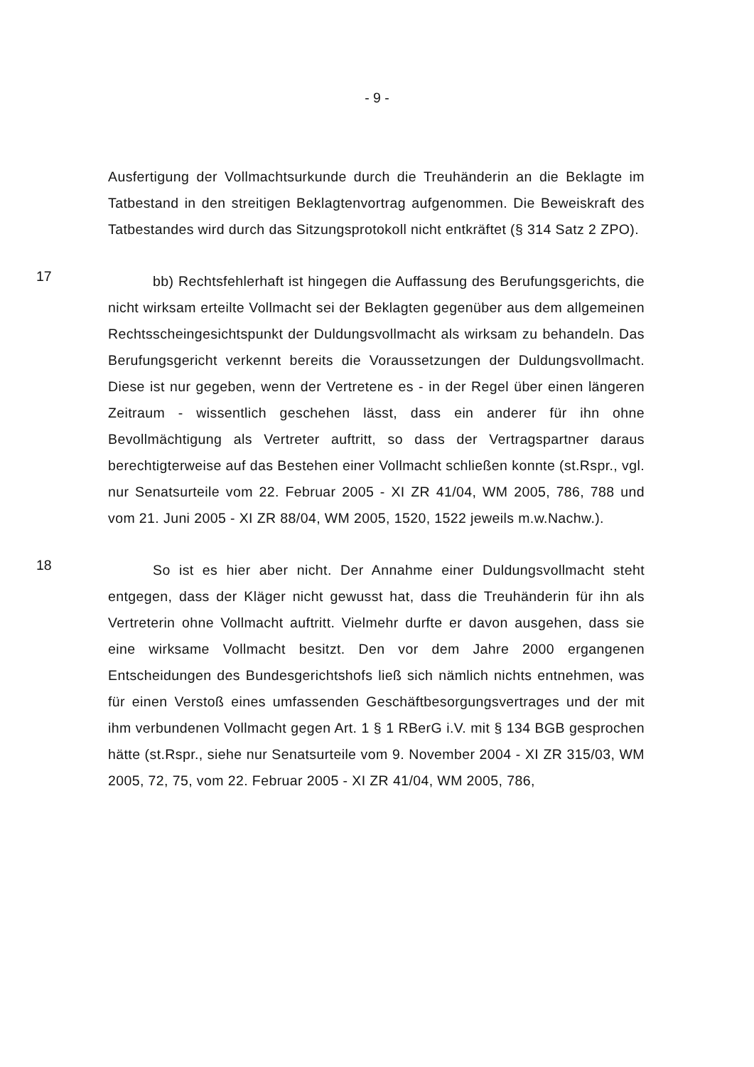- 9 -
Ausfertigung der Vollmachtsurkunde durch die Treuhänderin an die Beklagte im Tatbestand in den streitigen Beklagtenvortrag aufgenommen. Die Beweiskraft des Tatbestandes wird durch das Sitzungsprotokoll nicht entkräftet (§ 314 Satz 2 ZPO).
17
bb) Rechtsfehlerhaft ist hingegen die Auffassung des Berufungsgerichts, die nicht wirksam erteilte Vollmacht sei der Beklagten gegenüber aus dem allgemeinen Rechtsscheingesichtspunkt der Duldungsvollmacht als wirksam zu behandeln. Das Berufungsgericht verkennt bereits die Voraussetzungen der Duldungsvollmacht. Diese ist nur gegeben, wenn der Vertretene es - in der Regel über einen längeren Zeitraum - wissentlich geschehen lässt, dass ein anderer für ihn ohne Bevollmächtigung als Vertreter auftritt, so dass der Vertragspartner daraus berechtigterweise auf das Bestehen einer Vollmacht schließen konnte (st.Rspr., vgl. nur Senatsurteile vom 22. Februar 2005 - XI ZR 41/04, WM 2005, 786, 788 und vom 21. Juni 2005 - XI ZR 88/04, WM 2005, 1520, 1522 jeweils m.w.Nachw.).
18
So ist es hier aber nicht. Der Annahme einer Duldungsvollmacht steht entgegen, dass der Kläger nicht gewusst hat, dass die Treuhänderin für ihn als Vertreterin ohne Vollmacht auftritt. Vielmehr durfte er davon ausgehen, dass sie eine wirksame Vollmacht besitzt. Den vor dem Jahre 2000 ergangenen Entscheidungen des Bundesgerichtshofs ließ sich nämlich nichts entnehmen, was für einen Verstoß eines umfassenden Geschäftbesorgungsvertrages und der mit ihm verbundenen Vollmacht gegen Art. 1 § 1 RBerG i.V. mit § 134 BGB gesprochen hätte (st.Rspr., siehe nur Senatsurteile vom 9. November 2004 - XI ZR 315/03, WM 2005, 72, 75, vom 22. Februar 2005 - XI ZR 41/04, WM 2005, 786,